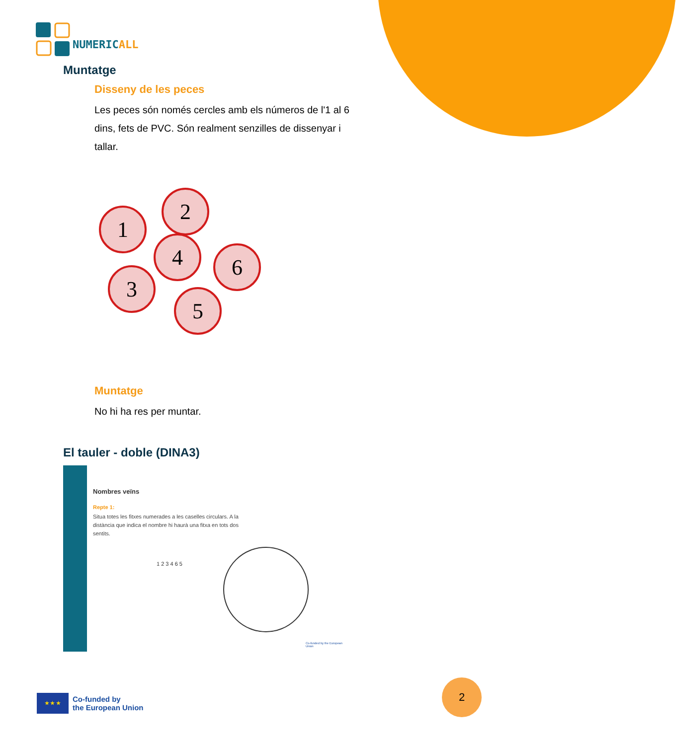NUMERICALL
Muntatge
Disseny de les peces
Les peces són només cercles amb els números de l'1 al 6 dins, fets de PVC. Són realment senzilles de dissenyar i tallar.
1
2
4 6
3
5
Muntatge
No hi ha res per muntar.
El tauler - doble (DINA3)
Nombres veïns
Repte 1:
Situa totes les fitxes numerades a les caselles circulars. A la distància que indica el nombre hi haurà una fitxa en tots dos sentits.
1 2 3 4 6 5
Co-funded by the European Union
★ ★ ★
Co-funded by
the European Union
2